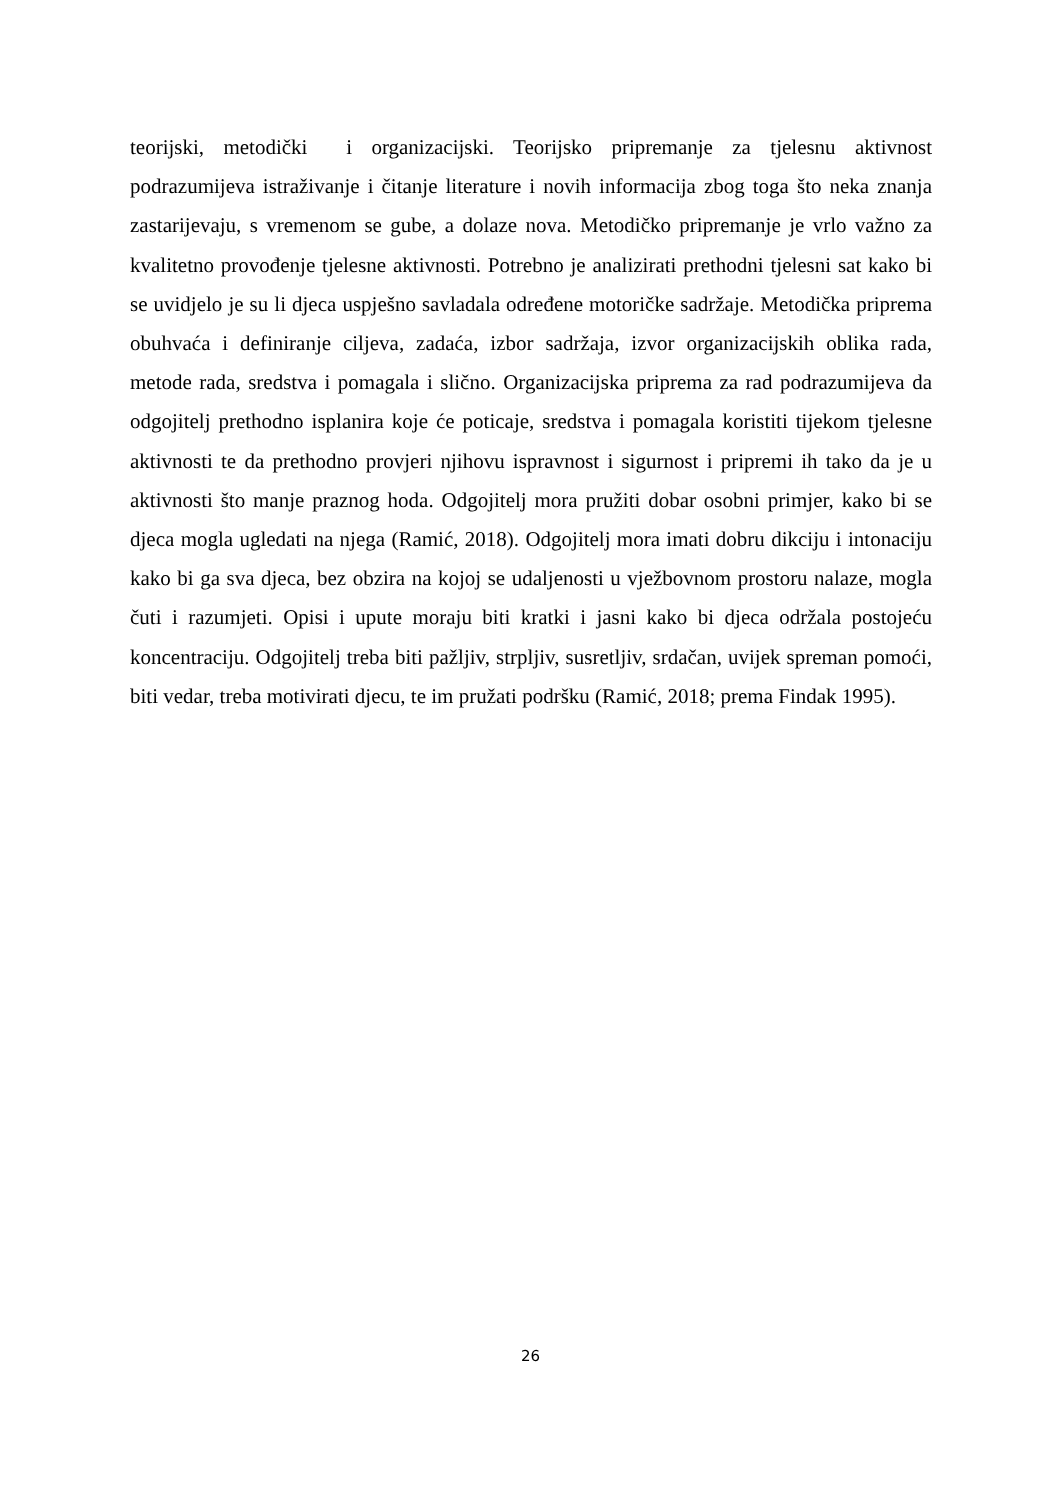teorijski, metodički i organizacijski. Teorijsko pripremanje za tjelesnu aktivnost podrazumijeva istraživanje i čitanje literature i novih informacija zbog toga što neka znanja zastarijevaju, s vremenom se gube, a dolaze nova. Metodičko pripremanje je vrlo važno za kvalitetno provođenje tjelesne aktivnosti. Potrebno je analizirati prethodni tjelesni sat kako bi se uvidjelo je su li djeca uspješno savladala određene motoričke sadržaje. Metodička priprema obuhvaća i definiranje ciljeva, zadaća, izbor sadržaja, izvor organizacijskih oblika rada, metode rada, sredstva i pomagala i slično. Organizacijska priprema za rad podrazumijeva da odgojitelj prethodno isplanira koje će poticaje, sredstva i pomagala koristiti tijekom tjelesne aktivnosti te da prethodno provjeri njihovu ispravnost i sigurnost i pripremi ih tako da je u aktivnosti što manje praznog hoda. Odgojitelj mora pružiti dobar osobni primjer, kako bi se djeca mogla ugledati na njega (Ramić, 2018). Odgojitelj mora imati dobru dikciju i intonaciju kako bi ga sva djeca, bez obzira na kojoj se udaljenosti u vježbovnom prostoru nalaze, mogla čuti i razumjeti. Opisi i upute moraju biti kratki i jasni kako bi djeca održala postojeću koncentraciju. Odgojitelj treba biti pažljiv, strpljiv, susretljiv, srdačan, uvijek spreman pomoći, biti vedar, treba motivirati djecu, te im pružati podršku (Ramić, 2018; prema Findak 1995).
26